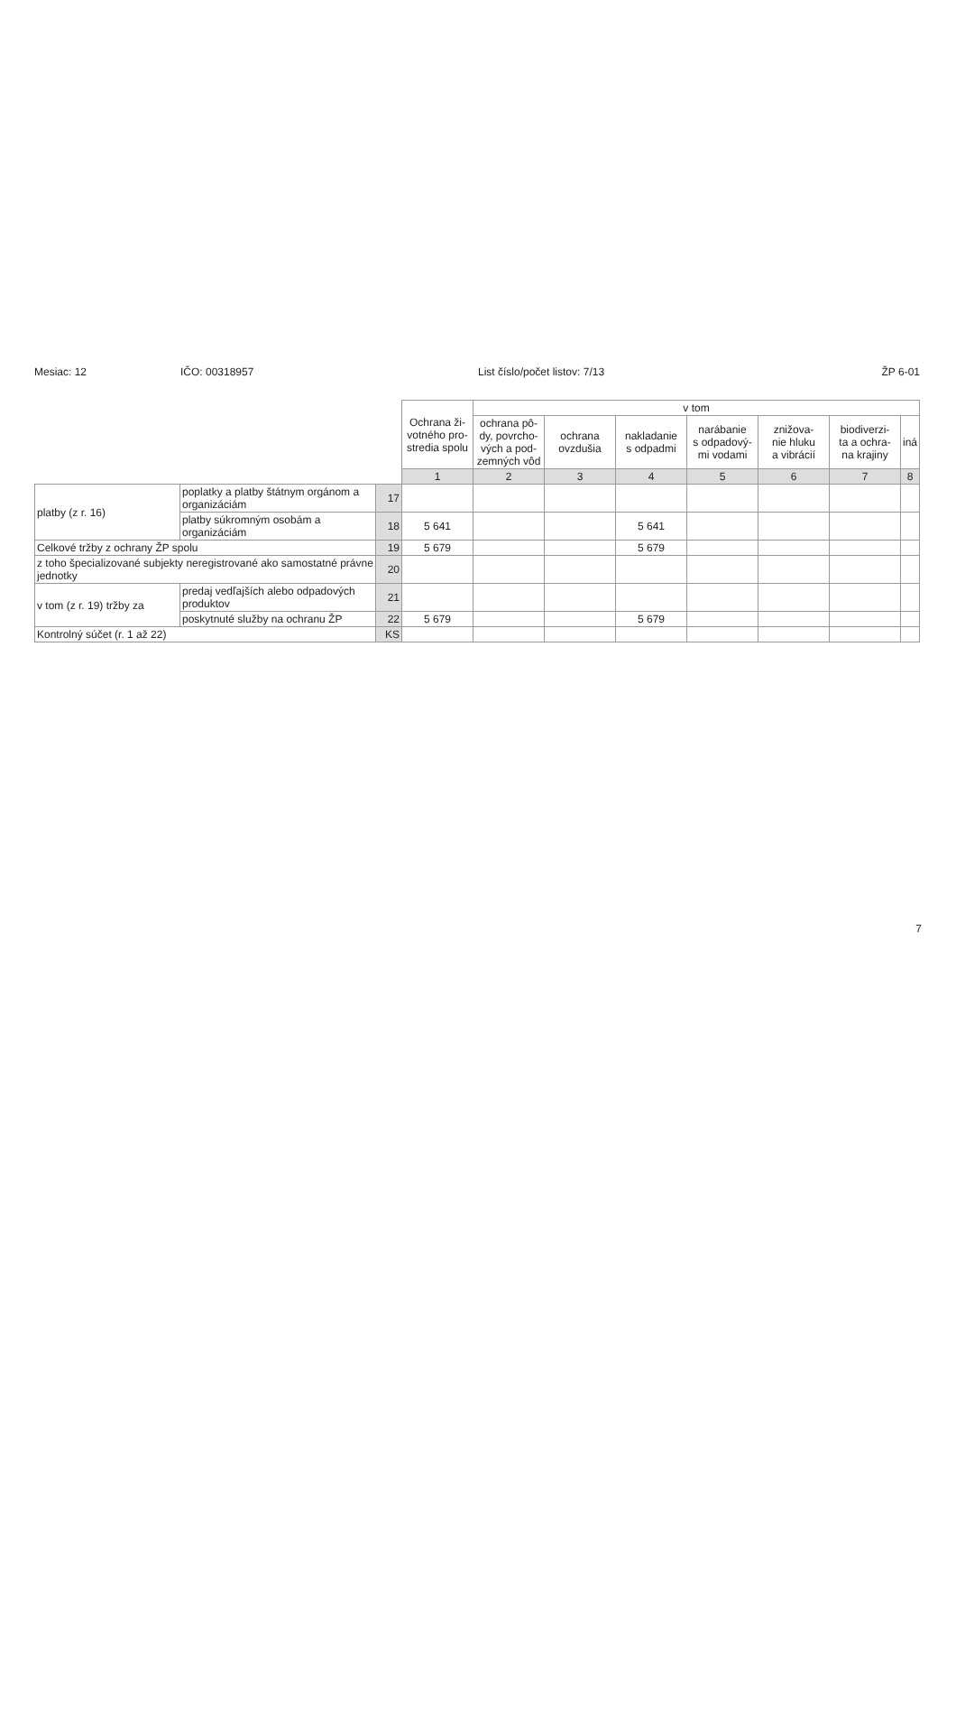Mesiac: 12 IČO: 00318957 List číslo/počet listov: 7/13 ŽP 6-01
| | | | Ochrana ži- votného pro- stredia spolu | v tom | | | | | | |
| | | | | ochrana pô- dy, povrcho- vých a pod- zemných vôd | ochrana ovzdušia | nakladanie s odpadmi | narábanie s odpadový- mi vodami | znižova- nie hluku a vibrácií | biodiverzi- ta a ochra- na krajiny | iná |
| | | | 1 | 2 | 3 | 4 | 5 | 6 | 7 | 8 |
| platby (z r. 16) | poplatky a platby štátnym orgánom a organizáciám | 17 | | | | | | | | |
| | platby súkromným osobám a organizáciám | 18 | 5 641 | | | 5 641 | | | | |
| Celkové tržby z ochrany ŽP spolu | | 19 | 5 679 | | | 5 679 | | | | |
| z toho špecializované subjekty neregistrované ako samostatné právne jednotky | | 20 | | | | | | | | |
| v tom (z r. 19) tržby za | predaj vedľajších alebo odpadových produktov | 21 | | | | | | | | |
| | poskytnuté služby na ochranu ŽP | 22 | 5 679 | | | 5 679 | | | | |
| Kontrolný súčet (r. 1 až 22) | | KS | | | | | | | | |
7